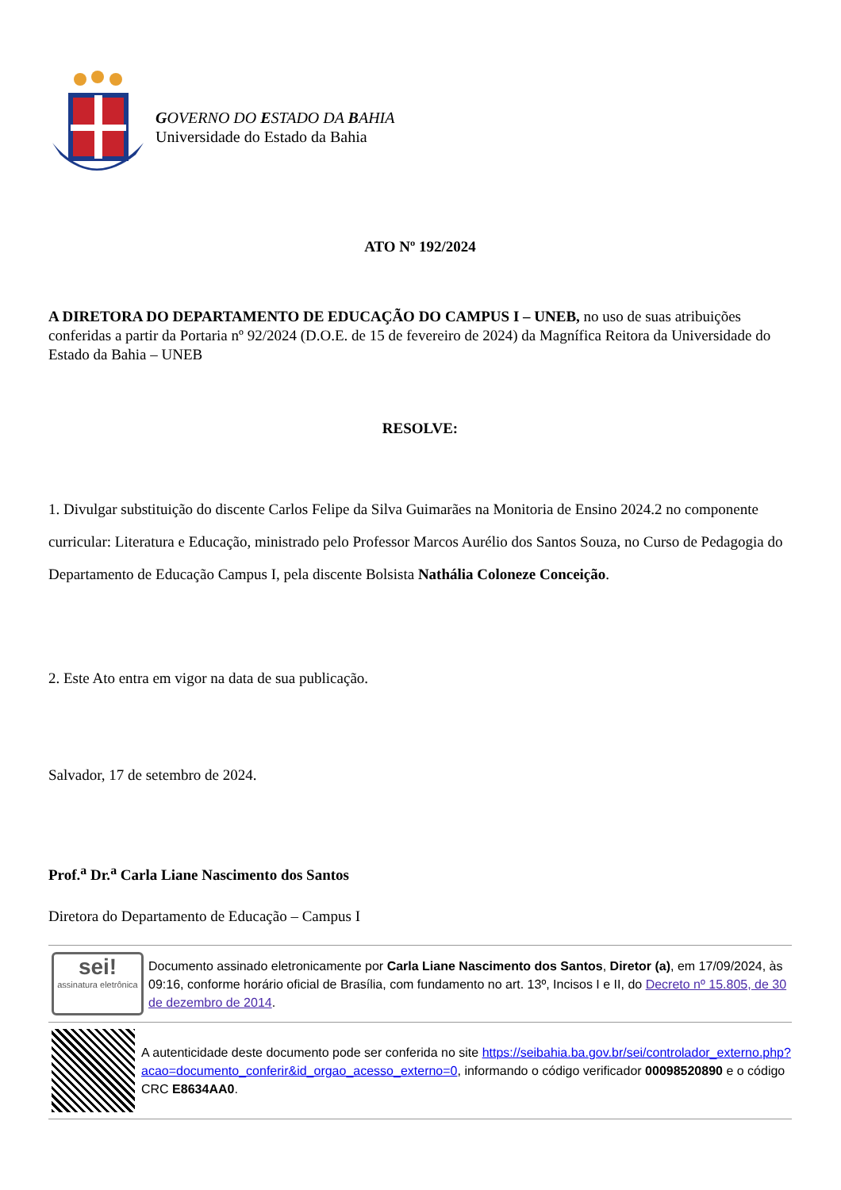GOVERNO DO ESTADO DA BAHIA
Universidade do Estado da Bahia
ATO Nº 192/2024
A DIRETORA DO DEPARTAMENTO DE EDUCAÇÃO DO CAMPUS I – UNEB, no uso de suas atribuições conferidas a partir da Portaria nº 92/2024 (D.O.E. de 15 de fevereiro de 2024) da Magnífica Reitora da Universidade do Estado da Bahia – UNEB
RESOLVE:
1. Divulgar substituição do discente Carlos Felipe da Silva Guimarães na Monitoria de Ensino 2024.2 no componente curricular: Literatura e Educação, ministrado pelo Professor Marcos Aurélio dos Santos Souza, no Curso de Pedagogia do Departamento de Educação Campus I, pela discente Bolsista Nathália Coloneze Conceição.
2. Este Ato entra em vigor na data de sua publicação.
Salvador, 17 de setembro de 2024.
Prof.<sup>a</sup> Dr.<sup>a</sup> Carla Liane Nascimento dos Santos
Diretora do Departamento de Educação – Campus I
sei!
assinatura eletrônica
Documento assinado eletronicamente por Carla Liane Nascimento dos Santos, Diretor (a), em 17/09/2024, às 09:16, conforme horário oficial de Brasília, com fundamento no art. 13º, Incisos I e II, do Decreto nº 15.805, de 30 de dezembro de 2014.
A autenticidade deste documento pode ser conferida no site https://seibahia.ba.gov.br/sei/controlador_externo.php?acao=documento_conferir&id_orgao_acesso_externo=0, informando o código verificador 00098520890 e o código CRC E8634AA0.